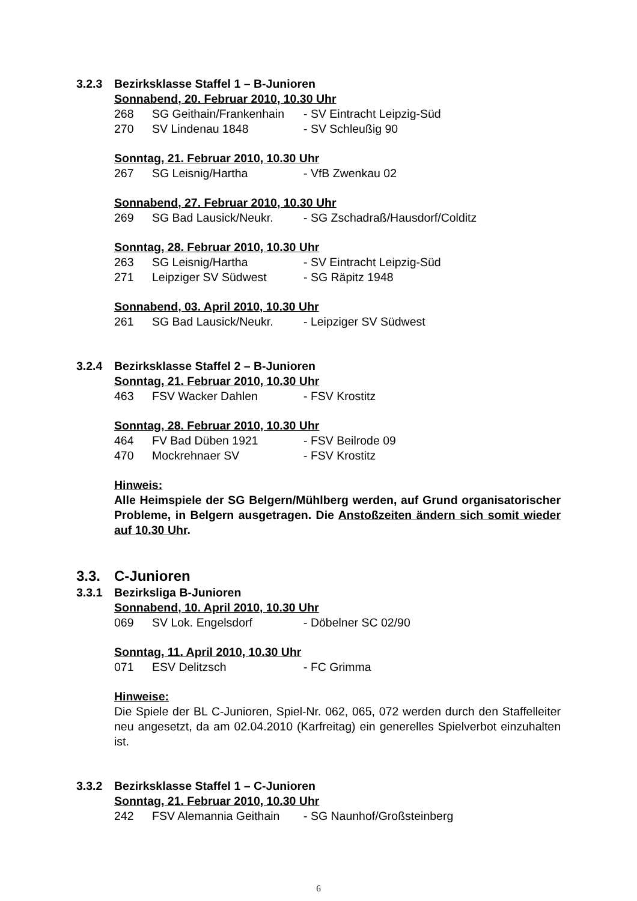3.2.3 Bezirksklasse Staffel 1 – B-Junioren
Sonnabend, 20. Februar 2010, 10.30 Uhr
268 SG Geithain/Frankenhain - SV Eintracht Leipzig-Süd
270 SV Lindenau 1848 - SV Schleußig 90
Sonntag, 21. Februar 2010, 10.30 Uhr
267 SG Leisnig/Hartha - VfB Zwenkau 02
Sonnabend, 27. Februar 2010, 10.30 Uhr
269 SG Bad Lausick/Neukr. - SG Zschadraß/Hausdorf/Colditz
Sonntag, 28. Februar 2010, 10.30 Uhr
263 SG Leisnig/Hartha - SV Eintracht Leipzig-Süd
271 Leipziger SV Südwest - SG Räpitz 1948
Sonnabend, 03. April 2010, 10.30 Uhr
261 SG Bad Lausick/Neukr. - Leipziger SV Südwest
3.2.4 Bezirksklasse Staffel 2 – B-Junioren
Sonntag, 21. Februar 2010, 10.30 Uhr
463 FSV Wacker Dahlen - FSV Krostitz
Sonntag, 28. Februar 2010, 10.30 Uhr
464 FV Bad Düben 1921 - FSV Beilrode 09
470 Mockrehnaer SV - FSV Krostitz
Hinweis:
Alle Heimspiele der SG Belgern/Mühlberg werden, auf Grund organisatorischer Probleme, in Belgern ausgetragen. Die Anstoßzeiten ändern sich somit wieder auf 10.30 Uhr.
3.3. C-Junioren
3.3.1 Bezirksliga B-Junioren
Sonnabend, 10. April 2010, 10.30 Uhr
069 SV Lok. Engelsdorf - Döbelner SC 02/90
Sonntag, 11. April 2010, 10.30 Uhr
071 ESV Delitzsch - FC Grimma
Hinweise:
Die Spiele der BL C-Junioren, Spiel-Nr. 062, 065, 072 werden durch den Staffelleiter neu angesetzt, da am 02.04.2010 (Karfreitag) ein generelles Spielverbot einzuhalten ist.
3.3.2 Bezirksklasse Staffel 1 – C-Junioren
Sonntag, 21. Februar 2010, 10.30 Uhr
242 FSV Alemannia Geithain - SG Naunhof/Großsteinberg
6